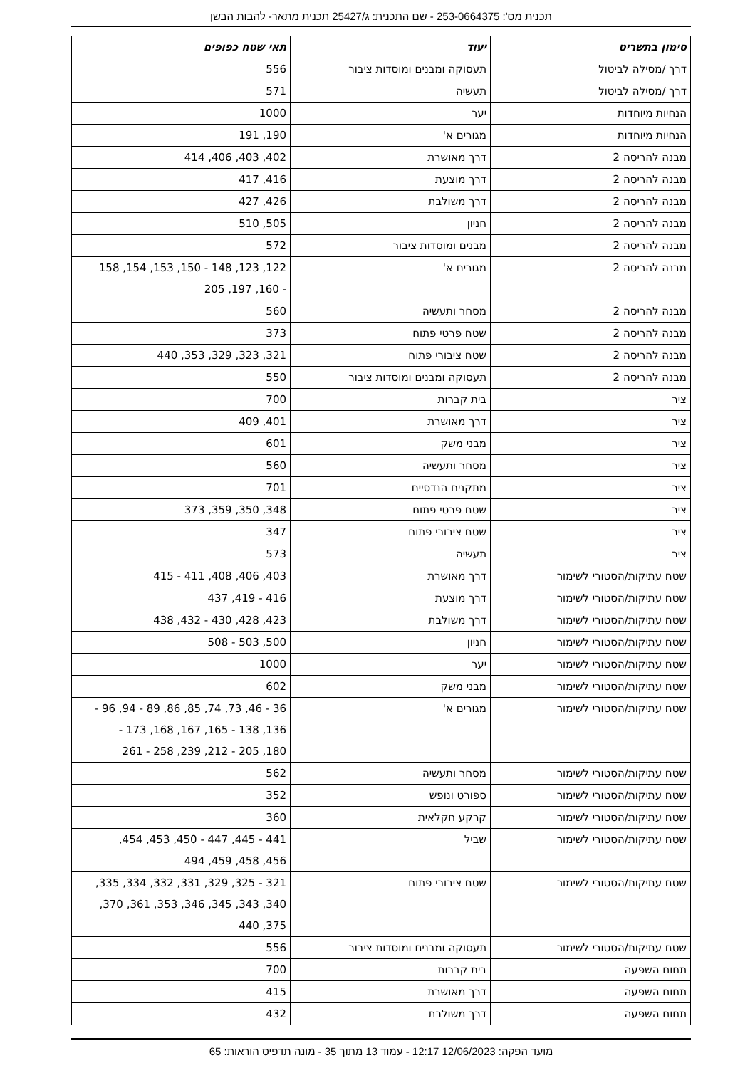תכנית מס': 253-0664375 - שם התכנית: ג/25427 תכנית מתאר- להבות הבשן
| סימון בתשריט | יעוד | תאי שטח כפופים |
| --- | --- | --- |
| דרך /מסילה לביטול | תעסוקה ומבנים ומוסדות ציבור | 556 |
| דרך /מסילה לביטול | תעשיה | 571 |
| הנחיות מיוחדות | יער | 1000 |
| הנחיות מיוחדות | מגורים א' | 190, 191 |
| מבנה להריסה 2 | דרך מאושרת | 402, 403, 406, 414 |
| מבנה להריסה 2 | דרך מוצעת | 416, 417 |
| מבנה להריסה 2 | דרך משולבת | 426, 427 |
| מבנה להריסה 2 | חניון | 505, 510 |
| מבנה להריסה 2 | מבנים ומוסדות ציבור | 572 |
| מבנה להריסה 2 | מגורים א' | 122, 123, 148 - 150, 153, 154, 158 - 160, 197, 205 |
| מבנה להריסה 2 | מסחר ותעשיה | 560 |
| מבנה להריסה 2 | שטח פרטי פתוח | 373 |
| מבנה להריסה 2 | שטח ציבורי פתוח | 321, 323, 329, 353, 440 |
| מבנה להריסה 2 | תעסוקה ומבנים ומוסדות ציבור | 550 |
| ציר | בית קברות | 700 |
| ציר | דרך מאושרת | 401, 409 |
| ציר | מבני משק | 601 |
| ציר | מסחר ותעשיה | 560 |
| ציר | מתקנים הנדסיים | 701 |
| ציר | שטח פרטי פתוח | 348, 350, 359, 373 |
| ציר | שטח ציבורי פתוח | 347 |
| ציר | תעשיה | 573 |
| שטח עתיקות/הסטורי לשימור | דרך מאושרת | 403, 406, 408, 411 - 415 |
| שטח עתיקות/הסטורי לשימור | דרך מוצעת | 416 - 419, 437 |
| שטח עתיקות/הסטורי לשימור | דרך משולבת | 423, 428, 430 - 432, 438 |
| שטח עתיקות/הסטורי לשימור | חניון | 500, 503 - 508 |
| שטח עתיקות/הסטורי לשימור | יער | 1000 |
| שטח עתיקות/הסטורי לשימור | מבני משק | 602 |
| שטח עתיקות/הסטורי לשימור | מגורים א' | 36 - 46, 73, 74, 85, 86, 89 - 94, 96 - 136, 138 - 165, 167, 168, 173 - 180, 205 - 212, 239, 258 - 261 |
| שטח עתיקות/הסטורי לשימור | מסחר ותעשיה | 562 |
| שטח עתיקות/הסטורי לשימור | ספורט ונופש | 352 |
| שטח עתיקות/הסטורי לשימור | קרקע חקלאית | 360 |
| שטח עתיקות/הסטורי לשימור | שביל | 441 - 445, 447 - 450, 453, 454, 456, 458, 459, 494 |
| שטח עתיקות/הסטורי לשימור | שטח ציבורי פתוח | 321 - 325, 329, 331, 332, 334, 335, 340, 343, 345, 346, 353, 361, 370, 375, 440 |
| שטח עתיקות/הסטורי לשימור | תעסוקה ומבנים ומוסדות ציבור | 556 |
| תחום השפעה | בית קברות | 700 |
| תחום השפעה | דרך מאושרת | 415 |
| תחום השפעה | דרך משולבת | 432 |
מועד הפקה: 12/06/2023 12:17 - עמוד 13 מתוך 35 - מונה תדפיס הוראות: 65